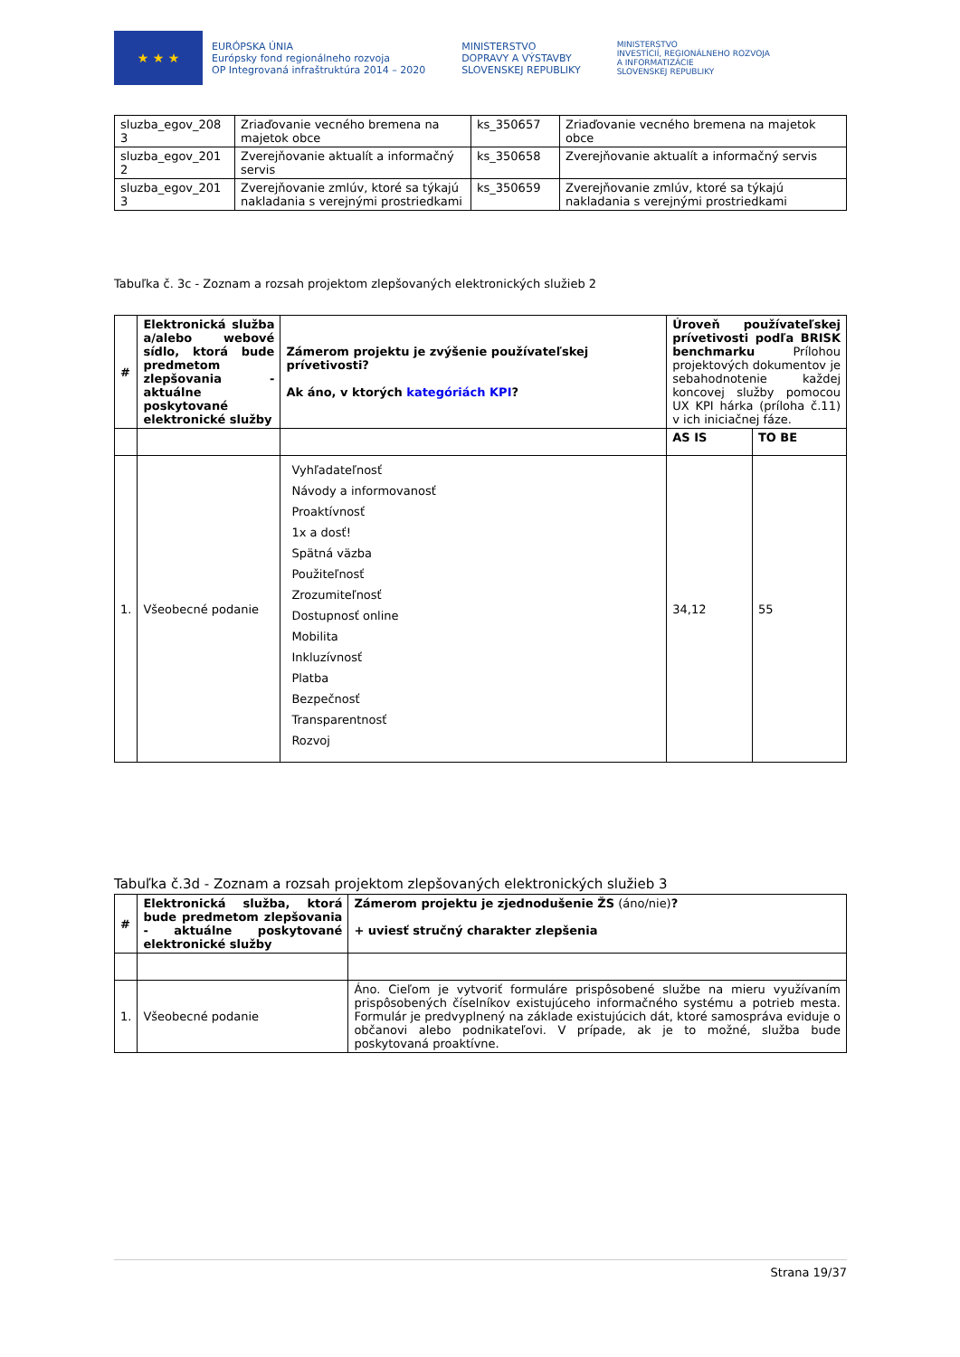★ ★ ★
EURÓPSKA ÚNIA
Európsky fond regionálneho rozvoja
OP Integrovaná infraštruktúra 2014 – 2020
MINISTERSTVO
DOPRAVY A VÝSTAVBY
SLOVENSKEJ REPUBLIKY
MINISTERSTVO
INVESTÍCIÍ, REGIONÁLNEHO ROZVOJA
A INFORMATIZÁCIE
SLOVENSKEJ REPUBLIKY
| sluzba_egov_208 3 | Zriaďovanie vecného bremena na majetok obce | ks_350657 | Zriaďovanie vecného bremena na majetok obce |
| sluzba_egov_201 2 | Zverejňovanie aktualít a informačný servis | ks_350658 | Zverejňovanie aktualít a informačný servis |
| sluzba_egov_201 3 | Zverejňovanie zmlúv, ktoré sa týkajú nakladania s verejnými prostriedkami | ks_350659 | Zverejňovanie zmlúv, ktoré sa týkajú nakladania s verejnými prostriedkami |
Tabuľka č. 3c - Zoznam a rozsah projektom zlepšovaných elektronických služieb 2
| # | Elektronická služba a/alebo webové sídlo, ktorá bude predmetom zlepšovania - aktuálne poskytované elektronické služby | Zámerom projektu je zvýšenie používateľskej prívetivosti? Ak áno, v ktorých kategóriách KPI ? | Úroveň používateľskej prívetivosti podľa BRISK benchmarku Prílohou projektových dokumentov je sebahodnotenie každej koncovej služby pomocou UX KPI hárka (príloha č.11) v ich iniciačnej fáze. | |
| | | | AS IS | TO BE |
| 1. | Všeobecné podanie | Vyhľadateľnosť Návody a informovanosť Proaktívnosť 1x a dosť! Spätná väzba Použiteľnosť Zrozumiteľnosť Dostupnosť online Mobilita Inkluzívnosť Platba Bezpečnosť Transparentnosť Rozvoj | 34,12 | 55 |
Tabuľka č.3d - Zoznam a rozsah projektom zlepšovaných elektronických služieb 3
| # | Elektronická služba, ktorá bude predmetom zlepšovania - aktuálne poskytované elektronické služby | Zámerom projektu je zjednodušenie ŽS (áno/nie) ? + uviesť stručný charakter zlepšenia |
| 1. | Všeobecné podanie | Áno. Cieľom je vytvoriť formuláre prispôsobené službe na mieru využívaním prispôsobených číselníkov existujúceho informačného systému a potrieb mesta. Formulár je predvyplnený na základe existujúcich dát, ktoré samospráva eviduje o občanovi alebo podnikateľovi. V prípade, ak je to možné, služba bude poskytovaná proaktívne. |
Strana 19/37